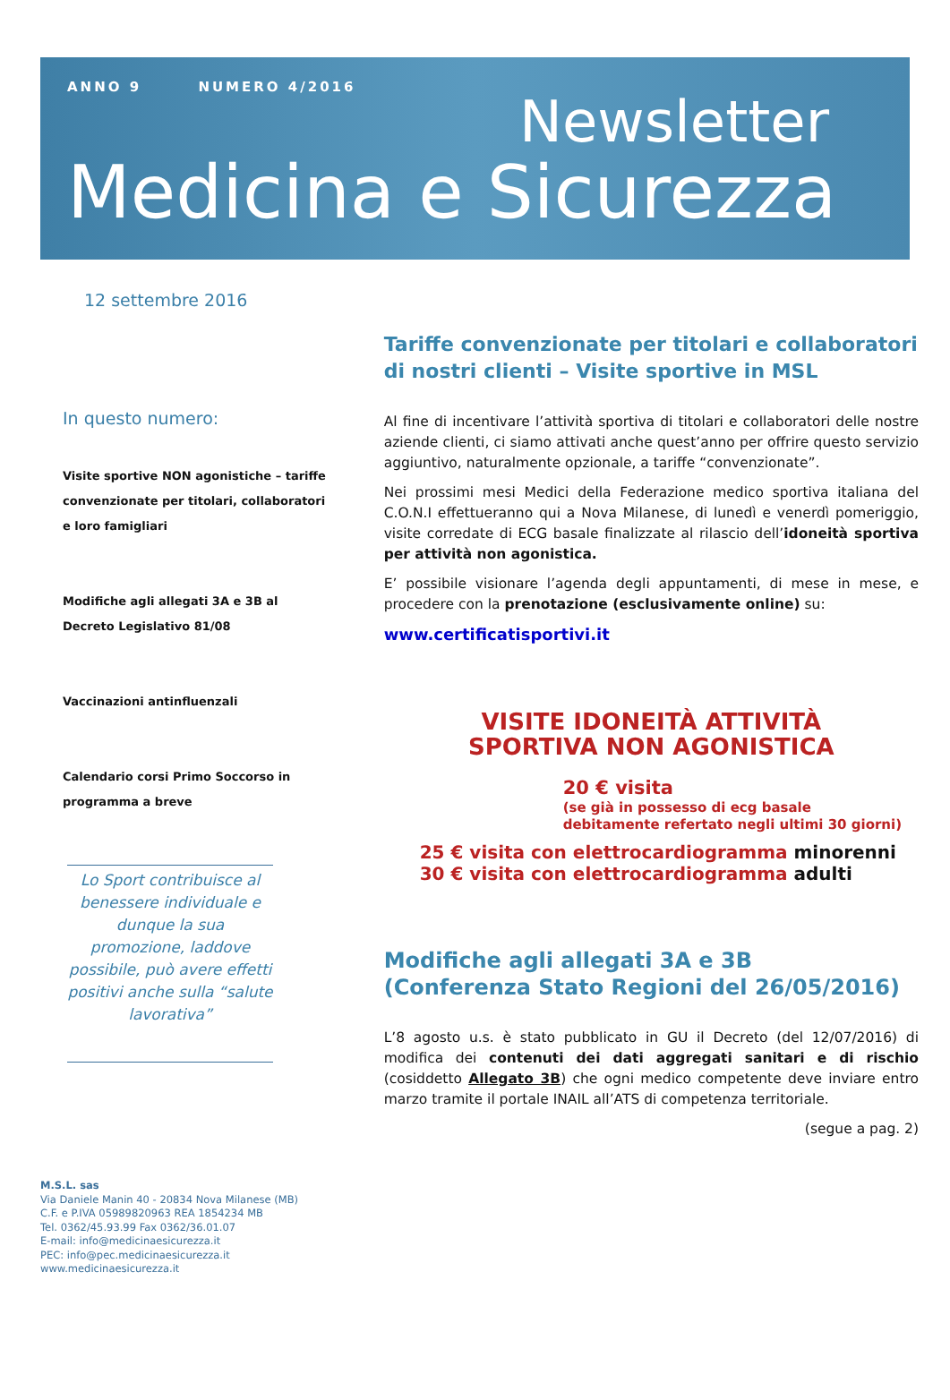ANNO 9 NUMERO 4/2016
Newsletter
Medicina e Sicurezza
12 settembre 2016
In questo numero:
Visite sportive NON agonistiche – tariffe convenzionate per titolari, collaboratori e loro famigliari
Modifiche agli allegati 3A e 3B al Decreto Legislativo 81/08
Vaccinazioni antinfluenzali
Calendario corsi Primo Soccorso in programma a breve
Lo Sport contribuisce al benessere individuale e dunque la sua promozione, laddove possibile, può avere effetti positivi anche sulla “salute lavorativa”
M.S.L. sas
Via Daniele Manin 40 - 20834 Nova Milanese (MB)
C.F. e P.IVA 05989820963 REA 1854234 MB
Tel. 0362/45.93.99 Fax 0362/36.01.07
E-mail: info@medicinaesicurezza.it
PEC: info@pec.medicinaesicurezza.it
www.medicinaesicurezza.it
Tariffe convenzionate per titolari e collaboratori di nostri clienti – Visite sportive in MSL
Al fine di incentivare l’attività sportiva di titolari e collaboratori delle nostre aziende clienti, ci siamo attivati anche quest’anno per offrire questo servizio aggiuntivo, naturalmente opzionale, a tariffe “convenzionate”.
Nei prossimi mesi Medici della Federazione medico sportiva italiana del C.O.N.I effettueranno qui a Nova Milanese, di lunedì e venerdì pomeriggio, visite corredate di ECG basale finalizzate al rilascio dell’idoneità sportiva per attività non agonistica.
E’ possibile visionare l’agenda degli appuntamenti, di mese in mese, e procedere con la prenotazione (esclusivamente online) su:
www.certificatisportivi.it
VISITE IDONEITÀ ATTIVITÀ
SPORTIVA NON AGONISTICA
20 € visita
(se già in possesso di ecg basale
debitamente refertato negli ultimi 30 giorni)
25 € visita con elettrocardiogramma minorenni
30 € visita con elettrocardiogramma adulti
Modifiche agli allegati 3A e 3B
(Conferenza Stato Regioni del 26/05/2016)
L’8 agosto u.s. è stato pubblicato in GU il Decreto (del 12/07/2016) di modifica dei contenuti dei dati aggregati sanitari e di rischio (cosiddetto Allegato 3B) che ogni medico competente deve inviare entro marzo tramite il portale INAIL all’ATS di competenza territoriale.
(segue a pag. 2)